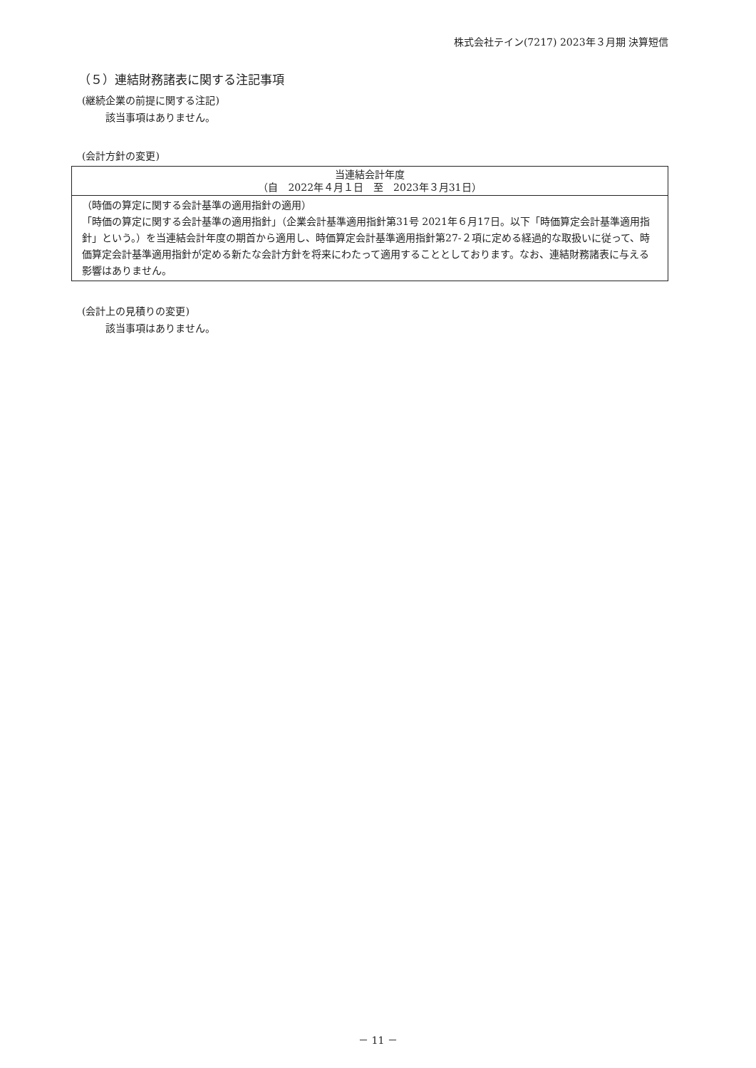株式会社テイン(7217) 2023年３月期 決算短信
（５）連結財務諸表に関する注記事項
(継続企業の前提に関する注記)
該当事項はありません。
(会計方針の変更)
| 当連結会計年度 （自 2022年４月１日 至 2023年３月31日） |
| （時価の算定に関する会計基準の適用指針の適用） 「時価の算定に関する会計基準の適用指針」（企業会計基準適用指針第31号 2021年６月17日。以下「時価算定会計基準適用指針」という。）を当連結会計年度の期首から適用し、時価算定会計基準適用指針第27-２項に定める経過的な取扱いに従って、時価算定会計基準適用指針が定める新たな会計方針を将来にわたって適用することとしております。なお、連結財務諸表に与える影響はありません。 |
(会計上の見積りの変更)
該当事項はありません。
－ 11 －